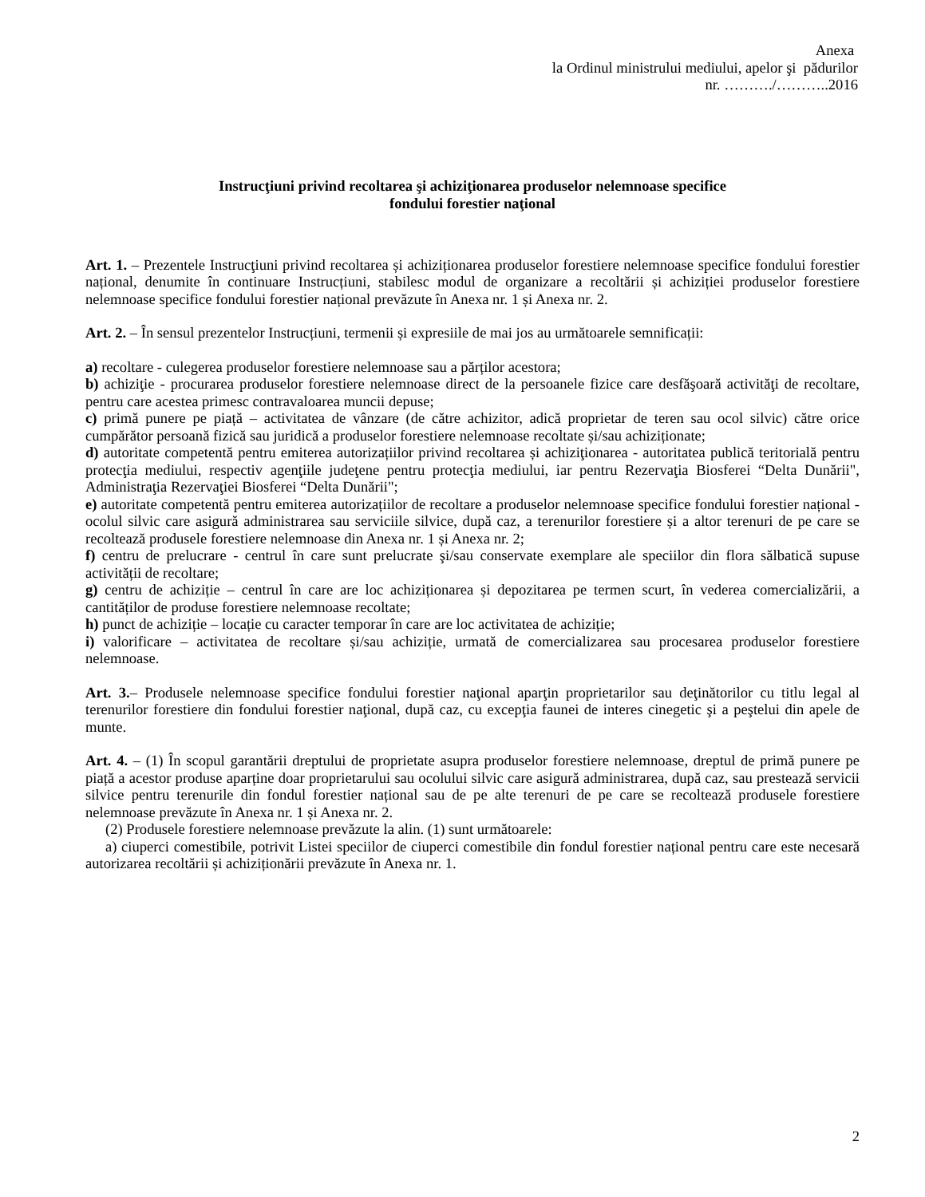Anexa
la Ordinul ministrului mediului, apelor şi pădurilor
nr. ………./………..2016
Instrucţiuni privind recoltarea şi achiziţionarea produselor nelemnoase specifice
fondului forestier naţional
Art. 1. – Prezentele Instrucţiuni privind recoltarea și achiziționarea produselor forestiere nelemnoase specifice fondului forestier național, denumite în continuare Instrucțiuni, stabilesc modul de organizare a recoltării și achiziției produselor forestiere nelemnoase specifice fondului forestier național prevăzute în Anexa nr. 1 și Anexa nr. 2.
Art. 2. – În sensul prezentelor Instrucțiuni, termenii și expresiile de mai jos au următoarele semnificații:
a) recoltare - culegerea produselor forestiere nelemnoase sau a părților acestora;
b) achiziţie - procurarea produselor forestiere nelemnoase direct de la persoanele fizice care desfăşoară activităţi de recoltare, pentru care acestea primesc contravaloarea muncii depuse;
c) primă punere pe piață – activitatea de vânzare (de către achizitor, adică proprietar de teren sau ocol silvic) către orice cumpărător persoană fizică sau juridică a produselor forestiere nelemnoase recoltate și/sau achiziționate;
d) autoritate competentă pentru emiterea autorizațiilor privind recoltarea și achiziţionarea - autoritatea publică teritorială pentru protecţia mediului, respectiv agenţiile judeţene pentru protecţia mediului, iar pentru Rezervaţia Biosferei “Delta Dunării", Administraţia Rezervaţiei Biosferei “Delta Dunării";
e) autoritate competentă pentru emiterea autorizațiilor de recoltare a produselor nelemnoase specifice fondului forestier național - ocolul silvic care asigură administrarea sau serviciile silvice, după caz, a terenurilor forestiere și a altor terenuri de pe care se recoltează produsele forestiere nelemnoase din Anexa nr. 1 și Anexa nr. 2;
f) centru de prelucrare - centrul în care sunt prelucrate şi/sau conservate exemplare ale speciilor din flora sălbatică supuse activității de recoltare;
g) centru de achiziție – centrul în care are loc achiziționarea și depozitarea pe termen scurt, în vederea comercializării, a cantităților de produse forestiere nelemnoase recoltate;
h) punct de achiziție – locație cu caracter temporar în care are loc activitatea de achiziție;
i) valorificare – activitatea de recoltare și/sau achiziție, urmată de comercializarea sau procesarea produselor forestiere nelemnoase.
Art. 3.– Produsele nelemnoase specifice fondului forestier naţional aparţin proprietarilor sau deţinătorilor cu titlu legal al terenurilor forestiere din fondului forestier naţional, după caz, cu excepţia faunei de interes cinegetic şi a peştelui din apele de munte.
Art. 4. – (1) În scopul garantării dreptului de proprietate asupra produselor forestiere nelemnoase, dreptul de primă punere pe piață a acestor produse aparține doar proprietarului sau ocolului silvic care asigură administrarea, după caz, sau prestează servicii silvice pentru terenurile din fondul forestier național sau de pe alte terenuri de pe care se recoltează produsele forestiere nelemnoase prevăzute în Anexa nr. 1 și Anexa nr. 2.
(2) Produsele forestiere nelemnoase prevăzute la alin. (1) sunt următoarele:
a) ciuperci comestibile, potrivit Listei speciilor de ciuperci comestibile din fondul forestier național pentru care este necesară autorizarea recoltării și achiziționării prevăzute în Anexa nr. 1.
2